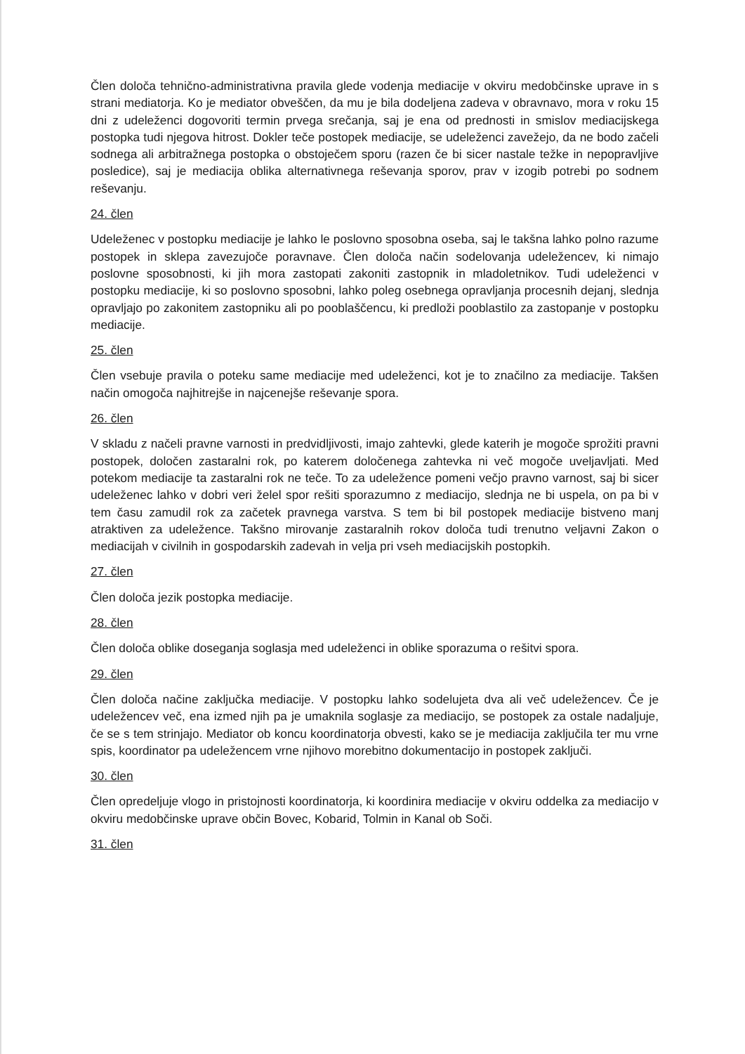Člen določa tehnično-administrativna pravila glede vodenja mediacije v okviru medobčinske uprave in s strani mediatorja. Ko je mediator obveščen, da mu je bila dodeljena zadeva v obravnavo, mora v roku 15 dni z udeleženci dogovoriti termin prvega srečanja, saj je ena od prednosti in smislov mediacijskega postopka tudi njegova hitrost. Dokler teče postopek mediacije, se udeleženci zavežejo, da ne bodo začeli sodnega ali arbitražnega postopka o obstoječem sporu (razen če bi sicer nastale težke in nepopravljive posledice), saj je mediacija oblika alternativnega reševanja sporov, prav v izogib potrebi po sodnem reševanju.
24. člen
Udeleženec v postopku mediacije je lahko le poslovno sposobna oseba, saj le takšna lahko polno razume postopek in sklepa zavezujoče poravnave. Člen določa način sodelovanja udeležencev, ki nimajo poslovne sposobnosti, ki jih mora zastopati zakoniti zastopnik in mladoletnikov. Tudi udeleženci v postopku mediacije, ki so poslovno sposobni, lahko poleg osebnega opravljanja procesnih dejanj, slednja opravljajo po zakonitem zastopniku ali po pooblaščencu, ki predloži pooblastilo za zastopanje v postopku mediacije.
25. člen
Člen vsebuje pravila o poteku same mediacije med udeleženci, kot je to značilno za mediacije. Takšen način omogoča najhitrejše in najcenejše reševanje spora.
26. člen
V skladu z načeli pravne varnosti in predvidljivosti, imajo zahtevki, glede katerih je mogoče sprožiti pravni postopek, določen zastaralni rok, po katerem določenega zahtevka ni več mogoče uveljavljati. Med potekom mediacije ta zastaralni rok ne teče. To za udeležence pomeni večjo pravno varnost, saj bi sicer udeleženec lahko v dobri veri želel spor rešiti sporazumno z mediacijo, slednja ne bi uspela, on pa bi v tem času zamudil rok za začetek pravnega varstva. S tem bi bil postopek mediacije bistveno manj atraktiven za udeležence. Takšno mirovanje zastaralnih rokov določa tudi trenutno veljavni Zakon o mediacijah v civilnih in gospodarskih zadevah in velja pri vseh mediacijskih postopkih.
27. člen
Člen določa jezik postopka mediacije.
28. člen
Člen določa oblike doseganja soglasja med udeleženci in oblike sporazuma o rešitvi spora.
29. člen
Člen določa načine zaključka mediacije. V postopku lahko sodelujeta dva ali več udeležencev. Če je udeležencev več, ena izmed njih pa je umaknila soglasje za mediacijo, se postopek za ostale nadaljuje, če se s tem strinjajo. Mediator ob koncu koordinatorja obvesti, kako se je mediacija zaključila ter mu vrne spis, koordinator pa udeležencem vrne njihovo morebitno dokumentacijo in postopek zaključi.
30. člen
Člen opredeljuje vlogo in pristojnosti koordinatorja, ki koordinira mediacije v okviru oddelka za mediacijo v okviru medobčinske uprave občin Bovec, Kobarid, Tolmin in Kanal ob Soči.
31. člen